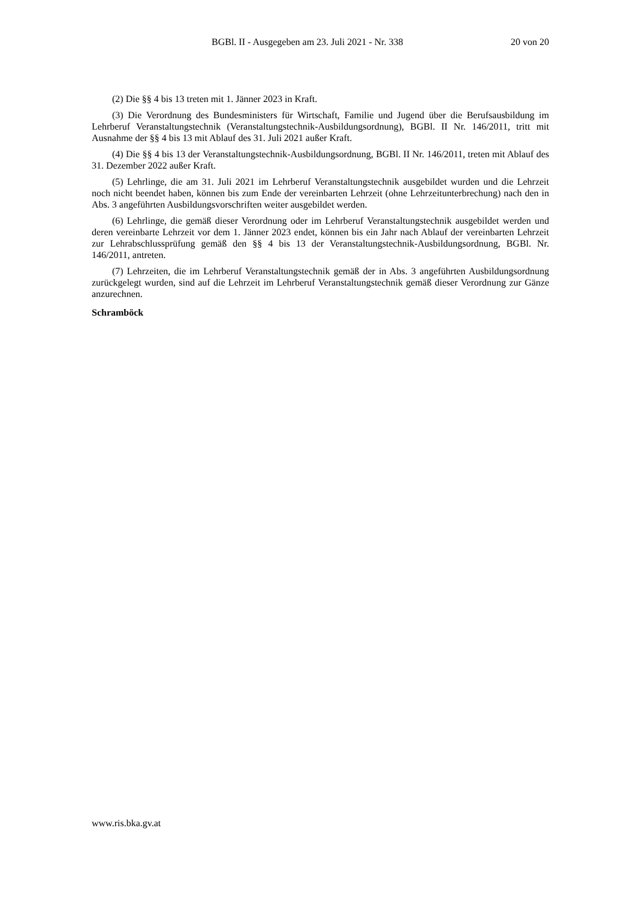BGBl. II - Ausgegeben am 23. Juli 2021 - Nr. 338 20 von 20
(2) Die §§ 4 bis 13 treten mit 1. Jänner 2023 in Kraft.
(3) Die Verordnung des Bundesministers für Wirtschaft, Familie und Jugend über die Berufsausbildung im Lehrberuf Veranstaltungstechnik (Veranstaltungstechnik-Ausbildungsordnung), BGBl. II Nr. 146/2011, tritt mit Ausnahme der §§ 4 bis 13 mit Ablauf des 31. Juli 2021 außer Kraft.
(4) Die §§ 4 bis 13 der Veranstaltungstechnik-Ausbildungsordnung, BGBl. II Nr. 146/2011, treten mit Ablauf des 31. Dezember 2022 außer Kraft.
(5) Lehrlinge, die am 31. Juli 2021 im Lehrberuf Veranstaltungstechnik ausgebildet wurden und die Lehrzeit noch nicht beendet haben, können bis zum Ende der vereinbarten Lehrzeit (ohne Lehrzeitunterbrechung) nach den in Abs. 3 angeführten Ausbildungsvorschriften weiter ausgebildet werden.
(6) Lehrlinge, die gemäß dieser Verordnung oder im Lehrberuf Veranstaltungstechnik ausgebildet werden und deren vereinbarte Lehrzeit vor dem 1. Jänner 2023 endet, können bis ein Jahr nach Ablauf der vereinbarten Lehrzeit zur Lehrabschlussprüfung gemäß den §§ 4 bis 13 der Veranstaltungstechnik-Ausbildungsordnung, BGBl. Nr. 146/2011, antreten.
(7) Lehrzeiten, die im Lehrberuf Veranstaltungstechnik gemäß der in Abs. 3 angeführten Ausbildungsordnung zurückgelegt wurden, sind auf die Lehrzeit im Lehrberuf Veranstaltungstechnik gemäß dieser Verordnung zur Gänze anzurechnen.
Schramböck
www.ris.bka.gv.at